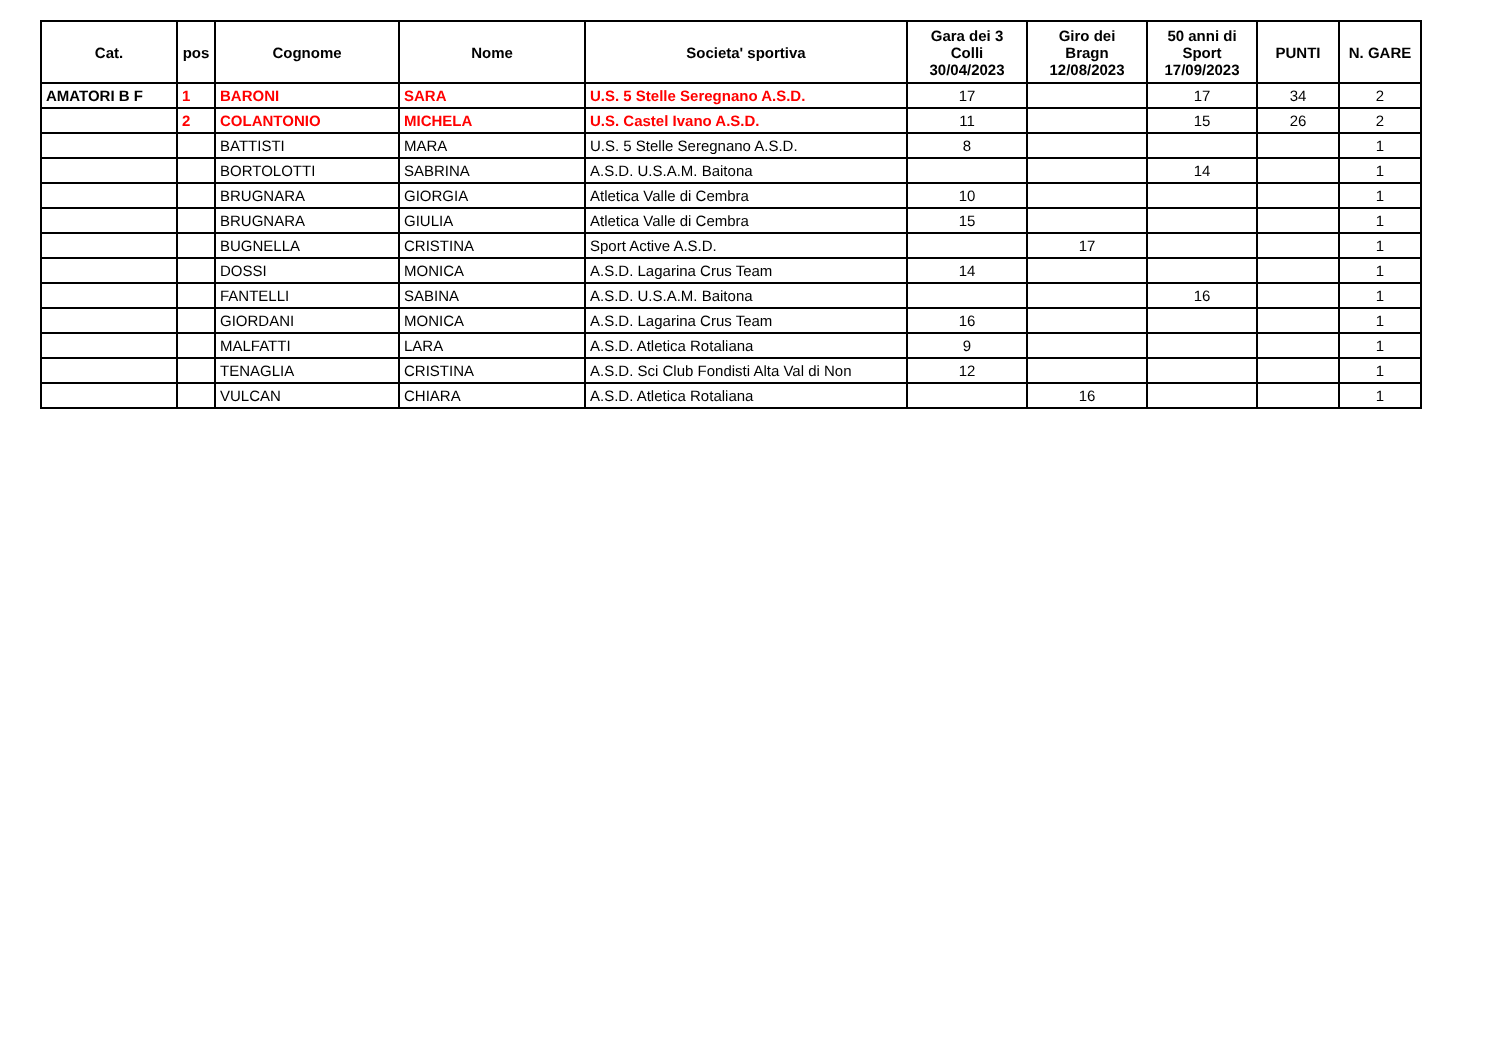| Cat. | pos | Cognome | Nome | Societa' sportiva | Gara dei 3 Colli 30/04/2023 | Giro dei Bragn 12/08/2023 | 50 anni di Sport 17/09/2023 | PUNTI | N. GARE |
| --- | --- | --- | --- | --- | --- | --- | --- | --- | --- |
| AMATORI B F | 1 | BARONI | SARA | U.S. 5 Stelle Seregnano A.S.D. | 17 | | 17 | 34 | 2 |
| | 2 | COLANTONIO | MICHELA | U.S. Castel Ivano A.S.D. | 11 | | 15 | 26 | 2 |
| | | BATTISTI | MARA | U.S. 5 Stelle Seregnano A.S.D. | 8 | | | | 1 |
| | | BORTOLOTTI | SABRINA | A.S.D. U.S.A.M. Baitona | | | 14 | | 1 |
| | | BRUGNARA | GIORGIA | Atletica Valle di Cembra | 10 | | | | 1 |
| | | BRUGNARA | GIULIA | Atletica Valle di Cembra | 15 | | | | 1 |
| | | BUGNELLA | CRISTINA | Sport Active A.S.D. | | 17 | | | 1 |
| | | DOSSI | MONICA | A.S.D. Lagarina Crus Team | 14 | | | | 1 |
| | | FANTELLI | SABINA | A.S.D. U.S.A.M. Baitona | | | 16 | | 1 |
| | | GIORDANI | MONICA | A.S.D. Lagarina Crus Team | 16 | | | | 1 |
| | | MALFATTI | LARA | A.S.D. Atletica Rotaliana | 9 | | | | 1 |
| | | TENAGLIA | CRISTINA | A.S.D. Sci Club Fondisti Alta Val di Non | 12 | | | | 1 |
| | | VULCAN | CHIARA | A.S.D. Atletica Rotaliana | | 16 | | | 1 |